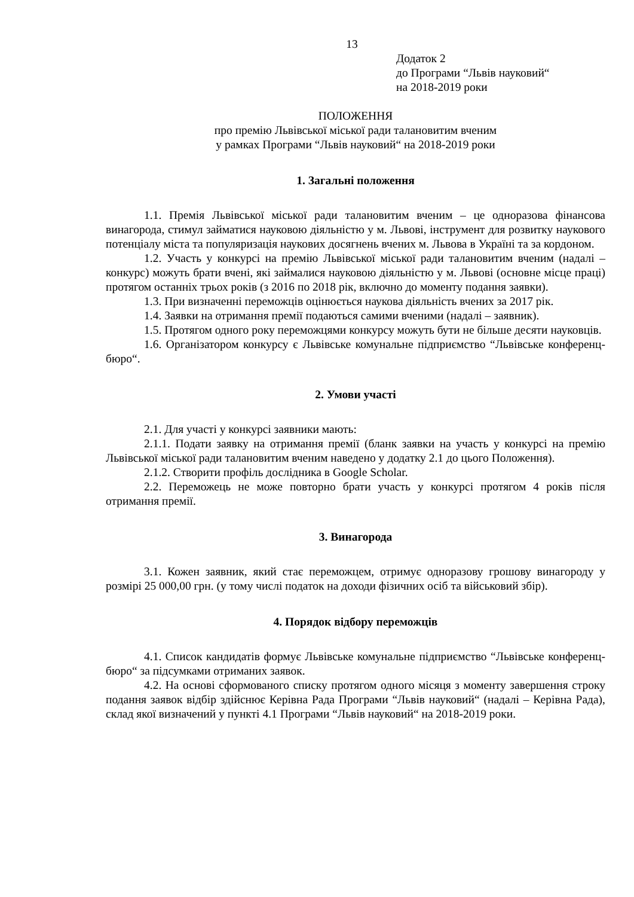13
Додаток 2
до Програми “Львів науковий“
на 2018-2019 роки
ПОЛОЖЕННЯ
про премію Львівської міської ради талановитим вченим
у рамках Програми “Львів науковий“ на 2018-2019 роки
1. Загальні положення
1.1. Премія Львівської міської ради талановитим вченим – це одноразова фінансова винагорода, стимул займатися науковою діяльністю у м. Львові, інструмент для розвитку наукового потенціалу міста та популяризація наукових досягнень вчених м. Львова в Україні та за кордоном.
1.2. Участь у конкурсі на премію Львівської міської ради талановитим вченим (надалі – конкурс) можуть брати вчені, які займалися науковою діяльністю у м. Львові (основне місце праці) протягом останніх трьох років (з 2016 по 2018 рік, включно до моменту подання заявки).
1.3. При визначенні переможців оцінюється наукова діяльність вчених за 2017 рік.
1.4. Заявки на отримання премії подаються самими вченими (надалі – заявник).
1.5. Протягом одного року переможцями конкурсу можуть бути не більше десяти науковців.
1.6. Організатором конкурсу є Львівське комунальне підприємство “Львівське конференц-бюро“.
2. Умови участі
2.1. Для участі у конкурсі заявники мають:
2.1.1. Подати заявку на отримання премії (бланк заявки на участь у конкурсі на премію Львівської міської ради талановитим вченим наведено у додатку 2.1 до цього Положення).
2.1.2. Створити профіль дослідника в Google Scholar.
2.2. Переможець не може повторно брати участь у конкурсі протягом 4 років після отримання премії.
3. Винагорода
3.1. Кожен заявник, який стає переможцем, отримує одноразову грошову винагороду у розмірі 25 000,00 грн. (у тому числі податок на доходи фізичних осіб та військовий збір).
4. Порядок відбору переможців
4.1. Список кандидатів формує Львівське комунальне підприємство “Львівське конференц-бюро“ за підсумками отриманих заявок.
4.2. На основі сформованого списку протягом одного місяця з моменту завершення строку подання заявок відбір здійснює Керівна Рада Програми “Львів науковий“ (надалі – Керівна Рада), склад якої визначений у пункті 4.1 Програми “Львів науковий“ на 2018-2019 роки.